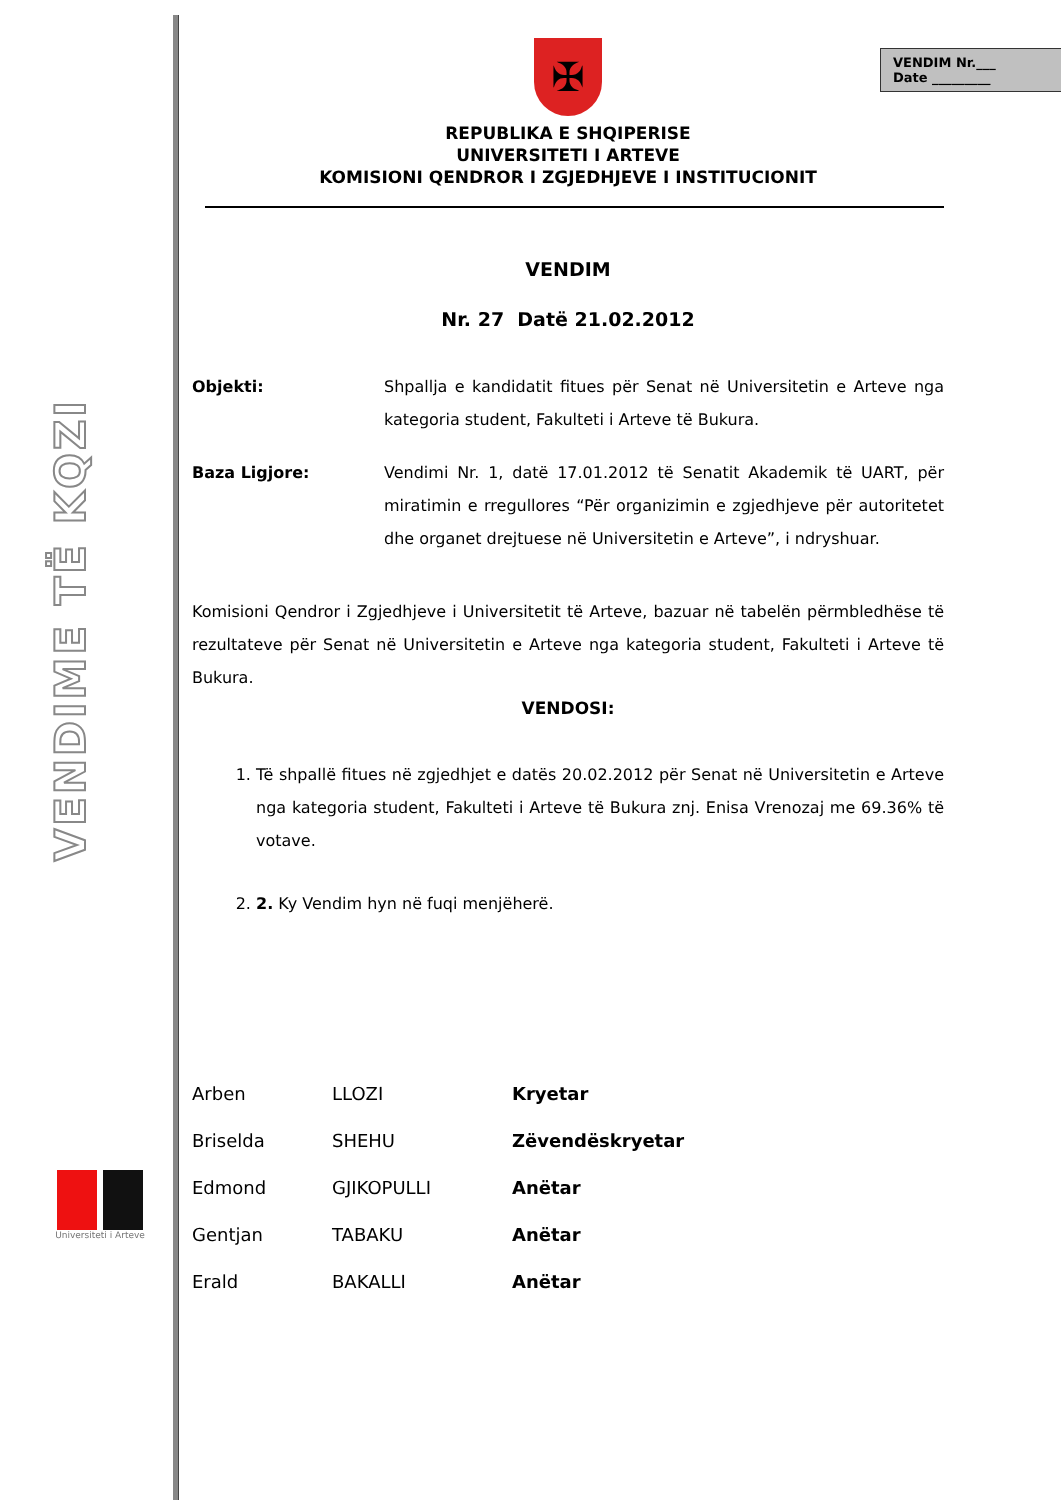VENDIME TË KQZI
Universiteti i Arteve
VENDIM Nr.___
Date _________
✠
REPUBLIKA E SHQIPERISE
UNIVERSITETI I ARTEVE
KOMISIONI QENDROR I ZGJEDHJEVE I INSTITUCIONIT
VENDIM
Nr. 27 Datë 21.02.2012
Objekti: Shpallja e kandidatit fitues për Senat në Universitetin e Arteve nga kategoria student, Fakulteti i Arteve të Bukura.
Baza Ligjore: Vendimi Nr. 1, datë 17.01.2012 të Senatit Akademik të UART, për miratimin e rregullores “Për organizimin e zgjedhjeve për autoritetet dhe organet drejtuese në Universitetin e Arteve”, i ndryshuar.
Komisioni Qendror i Zgjedhjeve i Universitetit të Arteve, bazuar në tabelën përmbledhëse të rezultateve për Senat në Universitetin e Arteve nga kategoria student, Fakulteti i Arteve të Bukura.
VENDOSI:
1. Të shpallë fitues në zgjedhjet e datës 20.02.2012 për Senat në Universitetin e Arteve nga kategoria student, Fakulteti i Arteve të Bukura znj. Enisa Vrenozaj me 69.36% të votave.
2. 2. Ky Vendim hyn në fuqi menjëherë.
| Arben | LLOZI | Kryetar |
| Briselda | SHEHU | Zëvendëskryetar |
| Edmond | GJIKOPULLI | Anëtar |
| Gentjan | TABAKU | Anëtar |
| Erald | BAKALLI | Anëtar |